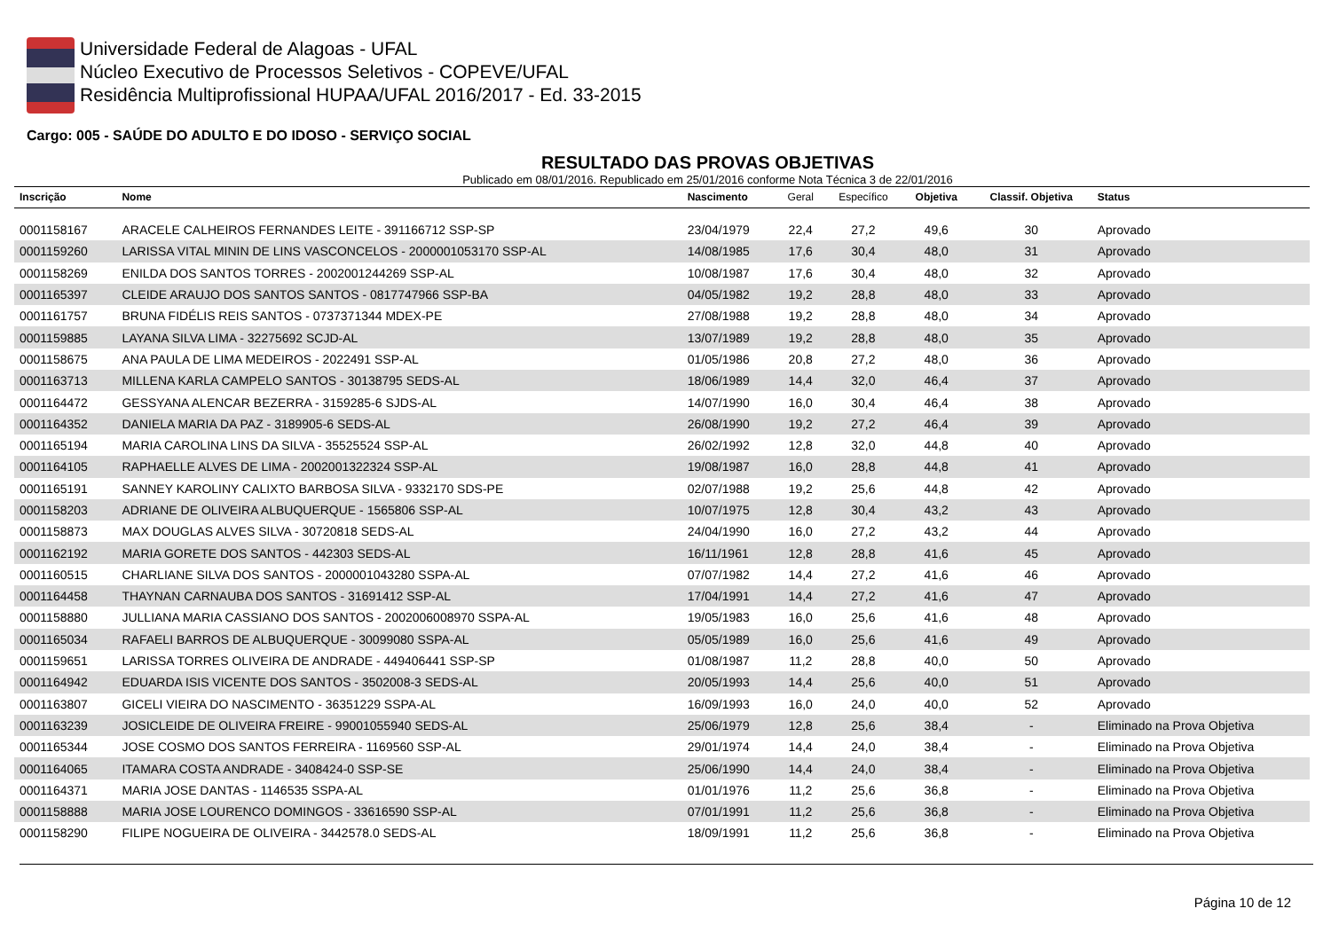Universidade Federal de Alagoas - UFAL
Núcleo Executivo de Processos Seletivos - COPEVE/UFAL
Residência Multiprofissional HUPAA/UFAL 2016/2017 - Ed. 33-2015
Cargo: 005 - SAÚDE DO ADULTO E DO IDOSO - SERVIÇO SOCIAL
RESULTADO DAS PROVAS OBJETIVAS
Publicado em 08/01/2016. Republicado em 25/01/2016 conforme Nota Técnica 3 de 22/01/2016
| Inscrição | Nome | Nascimento | Geral | Específico | Objetiva | Classif. Objetiva | Status |
| --- | --- | --- | --- | --- | --- | --- | --- |
| 0001158167 | ARACELE CALHEIROS FERNANDES LEITE - 391166712 SSP-SP | 23/04/1979 | 22,4 | 27,2 | 49,6 | 30 | Aprovado |
| 0001159260 | LARISSA VITAL MININ DE LINS VASCONCELOS - 2000001053170 SSP-AL | 14/08/1985 | 17,6 | 30,4 | 48,0 | 31 | Aprovado |
| 0001158269 | ENILDA DOS SANTOS TORRES - 2002001244269 SSP-AL | 10/08/1987 | 17,6 | 30,4 | 48,0 | 32 | Aprovado |
| 0001165397 | CLEIDE ARAUJO DOS SANTOS SANTOS - 0817747966 SSP-BA | 04/05/1982 | 19,2 | 28,8 | 48,0 | 33 | Aprovado |
| 0001161757 | BRUNA FIDÉLIS REIS SANTOS - 0737371344 MDEX-PE | 27/08/1988 | 19,2 | 28,8 | 48,0 | 34 | Aprovado |
| 0001159885 | LAYANA SILVA LIMA - 32275692 SCJD-AL | 13/07/1989 | 19,2 | 28,8 | 48,0 | 35 | Aprovado |
| 0001158675 | ANA PAULA DE LIMA MEDEIROS - 2022491 SSP-AL | 01/05/1986 | 20,8 | 27,2 | 48,0 | 36 | Aprovado |
| 0001163713 | MILLENA KARLA CAMPELO SANTOS - 30138795 SEDS-AL | 18/06/1989 | 14,4 | 32,0 | 46,4 | 37 | Aprovado |
| 0001164472 | GESSYANA ALENCAR BEZERRA - 3159285-6 SJDS-AL | 14/07/1990 | 16,0 | 30,4 | 46,4 | 38 | Aprovado |
| 0001164352 | DANIELA MARIA DA PAZ - 3189905-6 SEDS-AL | 26/08/1990 | 19,2 | 27,2 | 46,4 | 39 | Aprovado |
| 0001165194 | MARIA CAROLINA LINS DA SILVA - 35525524 SSP-AL | 26/02/1992 | 12,8 | 32,0 | 44,8 | 40 | Aprovado |
| 0001164105 | RAPHAELLE ALVES DE LIMA - 2002001322324 SSP-AL | 19/08/1987 | 16,0 | 28,8 | 44,8 | 41 | Aprovado |
| 0001165191 | SANNEY KAROLINY CALIXTO BARBOSA SILVA - 9332170 SDS-PE | 02/07/1988 | 19,2 | 25,6 | 44,8 | 42 | Aprovado |
| 0001158203 | ADRIANE DE OLIVEIRA ALBUQUERQUE - 1565806 SSP-AL | 10/07/1975 | 12,8 | 30,4 | 43,2 | 43 | Aprovado |
| 0001158873 | MAX DOUGLAS ALVES SILVA - 30720818 SEDS-AL | 24/04/1990 | 16,0 | 27,2 | 43,2 | 44 | Aprovado |
| 0001162192 | MARIA GORETE DOS SANTOS - 442303 SEDS-AL | 16/11/1961 | 12,8 | 28,8 | 41,6 | 45 | Aprovado |
| 0001160515 | CHARLIANE SILVA DOS SANTOS - 2000001043280 SSPA-AL | 07/07/1982 | 14,4 | 27,2 | 41,6 | 46 | Aprovado |
| 0001164458 | THAYNAN CARNAUBA DOS SANTOS - 31691412 SSP-AL | 17/04/1991 | 14,4 | 27,2 | 41,6 | 47 | Aprovado |
| 0001158880 | JULLIANA MARIA CASSIANO DOS SANTOS - 2002006008970 SSPA-AL | 19/05/1983 | 16,0 | 25,6 | 41,6 | 48 | Aprovado |
| 0001165034 | RAFAELI BARROS DE ALBUQUERQUE - 30099080 SSPA-AL | 05/05/1989 | 16,0 | 25,6 | 41,6 | 49 | Aprovado |
| 0001159651 | LARISSA TORRES OLIVEIRA DE ANDRADE - 449406441 SSP-SP | 01/08/1987 | 11,2 | 28,8 | 40,0 | 50 | Aprovado |
| 0001164942 | EDUARDA ISIS VICENTE DOS SANTOS - 3502008-3 SEDS-AL | 20/05/1993 | 14,4 | 25,6 | 40,0 | 51 | Aprovado |
| 0001163807 | GICELI VIEIRA DO NASCIMENTO - 36351229 SSPA-AL | 16/09/1993 | 16,0 | 24,0 | 40,0 | 52 | Aprovado |
| 0001163239 | JOSICLEIDE DE OLIVEIRA FREIRE - 99001055940 SEDS-AL | 25/06/1979 | 12,8 | 25,6 | 38,4 | - | Eliminado na Prova Objetiva |
| 0001165344 | JOSE COSMO DOS SANTOS FERREIRA - 1169560 SSP-AL | 29/01/1974 | 14,4 | 24,0 | 38,4 | - | Eliminado na Prova Objetiva |
| 0001164065 | ITAMARA COSTA ANDRADE - 3408424-0 SSP-SE | 25/06/1990 | 14,4 | 24,0 | 38,4 | - | Eliminado na Prova Objetiva |
| 0001164371 | MARIA JOSE DANTAS - 1146535 SSPA-AL | 01/01/1976 | 11,2 | 25,6 | 36,8 | - | Eliminado na Prova Objetiva |
| 0001158888 | MARIA JOSE LOURENCO DOMINGOS - 33616590 SSP-AL | 07/01/1991 | 11,2 | 25,6 | 36,8 | - | Eliminado na Prova Objetiva |
| 0001158290 | FILIPE NOGUEIRA DE OLIVEIRA - 3442578.0 SEDS-AL | 18/09/1991 | 11,2 | 25,6 | 36,8 | - | Eliminado na Prova Objetiva |
Página 10 de 12